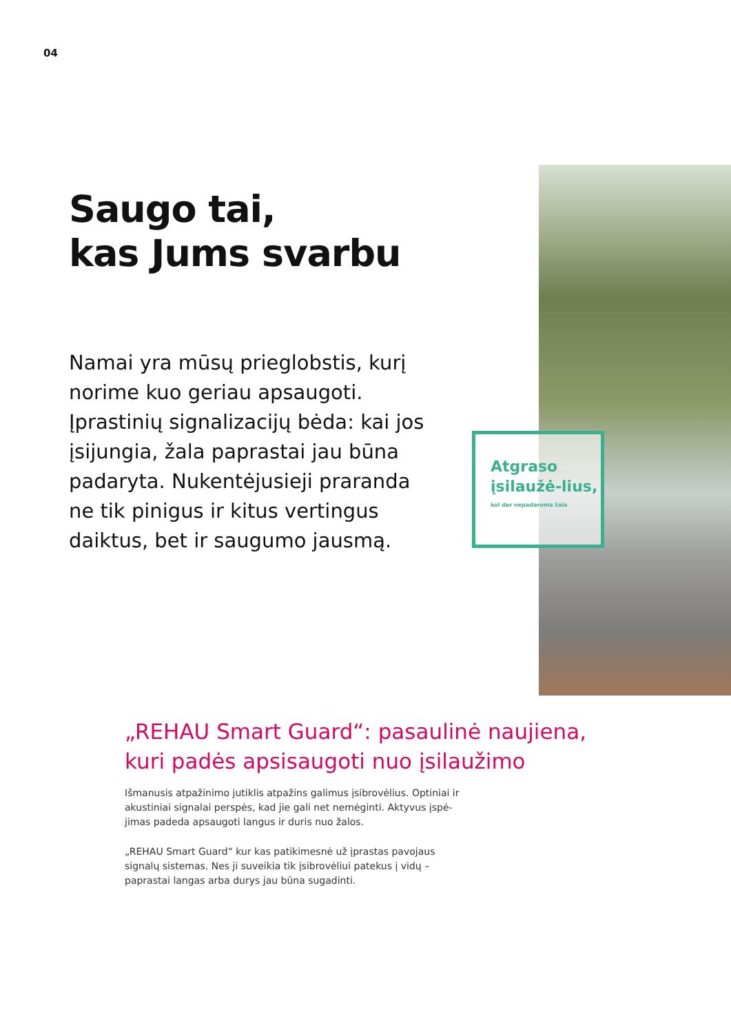04
Saugo tai,
kas Jums svarbu
Namai yra mūsų prieglobstis, kurį norime kuo geriau apsaugoti. Įprastinių signalizacijų bėda: kai jos įsijungia, žala paprastai jau būna padaryta. Nukentėjusieji praranda ne tik pinigus ir kitus vertingus daiktus, bet ir saugumo jausmą.
Atgraso įsilaužė-lius,
kol dar nepadaroma žala
„REHAU Smart Guard“: pasaulinė naujiena,
kuri padės apsisaugoti nuo įsilaužimo
Išmanusis atpažinimo jutiklis atpažins galimus įsibrovėlius. Optiniai ir akustiniai signalai perspės, kad jie gali net nemėginti. Aktyvus įspė-jimas padeda apsaugoti langus ir duris nuo žalos.
„REHAU Smart Guard“ kur kas patikimesnė už įprastas pavojaus signalų sistemas. Nes ji suveikia tik įsibrovėliui patekus į vidų – paprastai langas arba durys jau būna sugadinti.